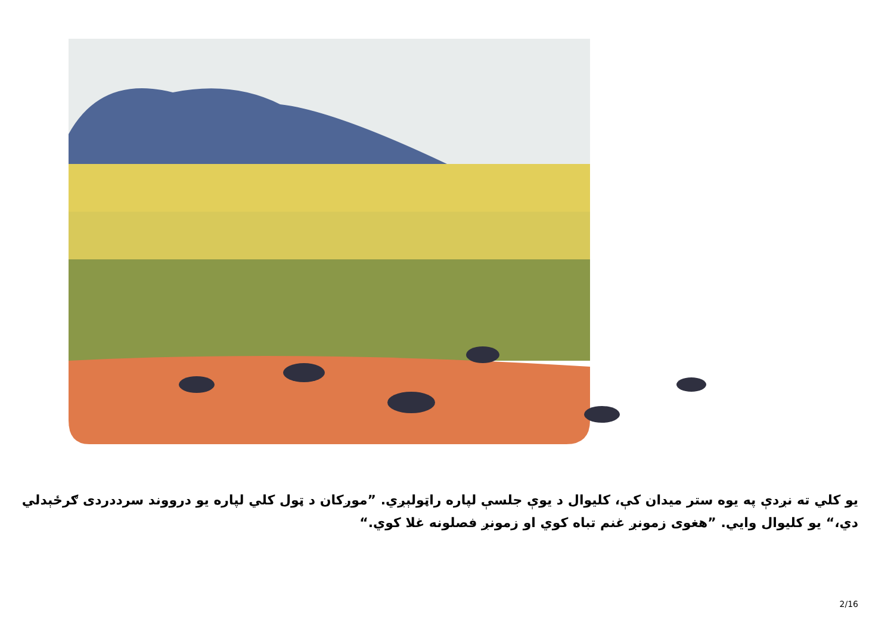يو کلي ته نږدې په يوه ستر ميدان کې، کليوال د يوې جلسې لپاره راټولېږي. ”موږکان د ټول کلي لپاره يو درووند سرددردی ګرځېدلي دي،“ يو کليوال وايي. ”هغوی زمونږ غنم تباه کوي او زمونږ فصلونه غلا کوي.“
2/16